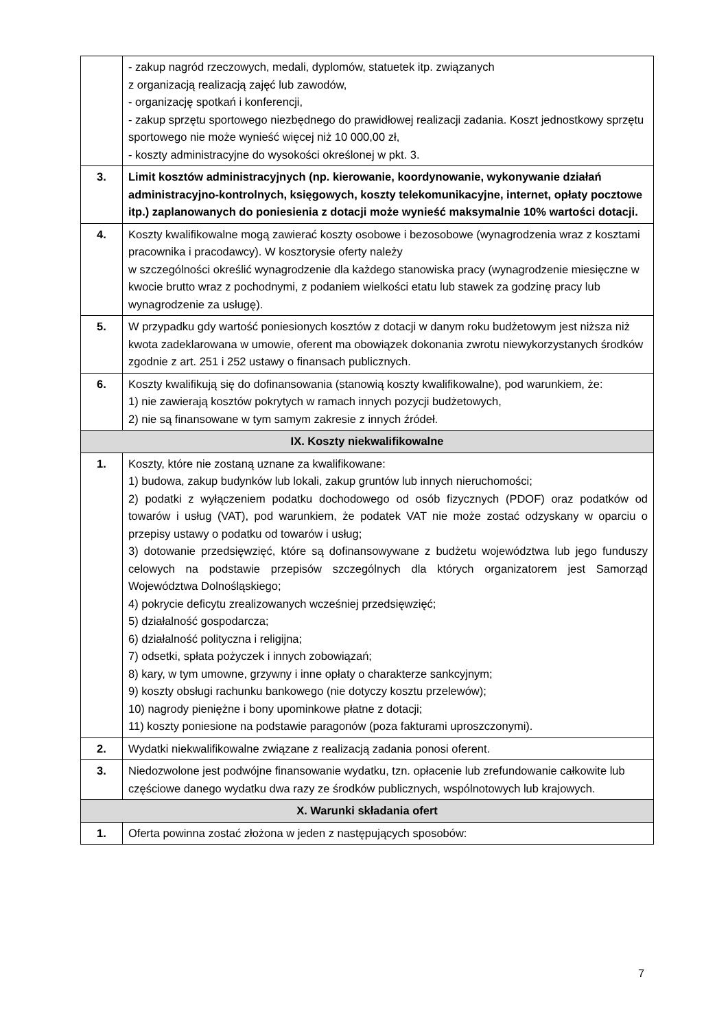| | - zakup nagród rzeczowych, medali, dyplomów, statuetek itp. związanych z organizacją realizacją zajęć lub zawodów, - organizację spotkań i konferencji, - zakup sprzętu sportowego niezbędnego do prawidłowej realizacji zadania. Koszt jednostkowy sprzętu sportowego nie może wynieść więcej niż 10 000,00 zł, - koszty administracyjne do wysokości określonej w pkt. 3. |
| 3. | Limit kosztów administracyjnych (np. kierowanie, koordynowanie, wykonywanie działań administracyjno-kontrolnych, księgowych, koszty telekomunikacyjne, internet, opłaty pocztowe itp.) zaplanowanych do poniesienia z dotacji może wynieść maksymalnie 10% wartości dotacji. |
| 4. | Koszty kwalifikowalne mogą zawierać koszty osobowe i bezosobowe (wynagrodzenia wraz z kosztami pracownika i pracodawcy). W kosztorysie oferty należy w szczególności określić wynagrodzenie dla każdego stanowiska pracy (wynagrodzenie miesięczne w kwocie brutto wraz z pochodnymi, z podaniem wielkości etatu lub stawek za godzinę pracy lub wynagrodzenie za usługę). |
| 5. | W przypadku gdy wartość poniesionych kosztów z dotacji w danym roku budżetowym jest niższa niż kwota zadeklarowana w umowie, oferent ma obowiązek dokonania zwrotu niewykorzystanych środków zgodnie z art. 251 i 252 ustawy o finansach publicznych. |
| 6. | Koszty kwalifikują się do dofinansowania (stanowią koszty kwalifikowalne), pod warunkiem, że: 1) nie zawierają kosztów pokrytych w ramach innych pozycji budżetowych, 2) nie są finansowane w tym samym zakresie z innych źródeł. |
| IX. Koszty niekwalifikowalne | |
| 1. | Koszty, które nie zostaną uznane za kwalifikowane: 1) budowa, zakup budynków lub lokali, zakup gruntów lub innych nieruchomości; 2) podatki z wyłączeniem podatku dochodowego od osób fizycznych (PDOF) oraz podatków od towarów i usług (VAT), pod warunkiem, że podatek VAT nie może zostać odzyskany w oparciu o przepisy ustawy o podatku od towarów i usług; 3) dotowanie przedsięwzięć, które są dofinansowywane z budżetu województwa lub jego funduszy celowych na podstawie przepisów szczególnych dla których organizatorem jest Samorząd Województwa Dolnośląskiego; 4) pokrycie deficytu zrealizowanych wcześniej przedsięwzięć; 5) działalność gospodarcza; 6) działalność polityczna i religijna; 7) odsetki, spłata pożyczek i innych zobowiązań; 8) kary, w tym umowne, grzywny i inne opłaty o charakterze sankcyjnym; 9) koszty obsługi rachunku bankowego (nie dotyczy kosztu przelewów); 10) nagrody pieniężne i bony upominkowe płatne z dotacji; 11) koszty poniesione na podstawie paragonów (poza fakturami uproszczonymi). |
| 2. | Wydatki niekwalifikowalne związane z realizacją zadania ponosi oferent. |
| 3. | Niedozwolone jest podwójne finansowanie wydatku, tzn. opłacenie lub zrefundowanie całkowite lub częściowe danego wydatku dwa razy ze środków publicznych, wspólnotowych lub krajowych. |
| X. Warunki składania ofert | |
| 1. | Oferta powinna zostać złożona w jeden z następujących sposobów: |
7